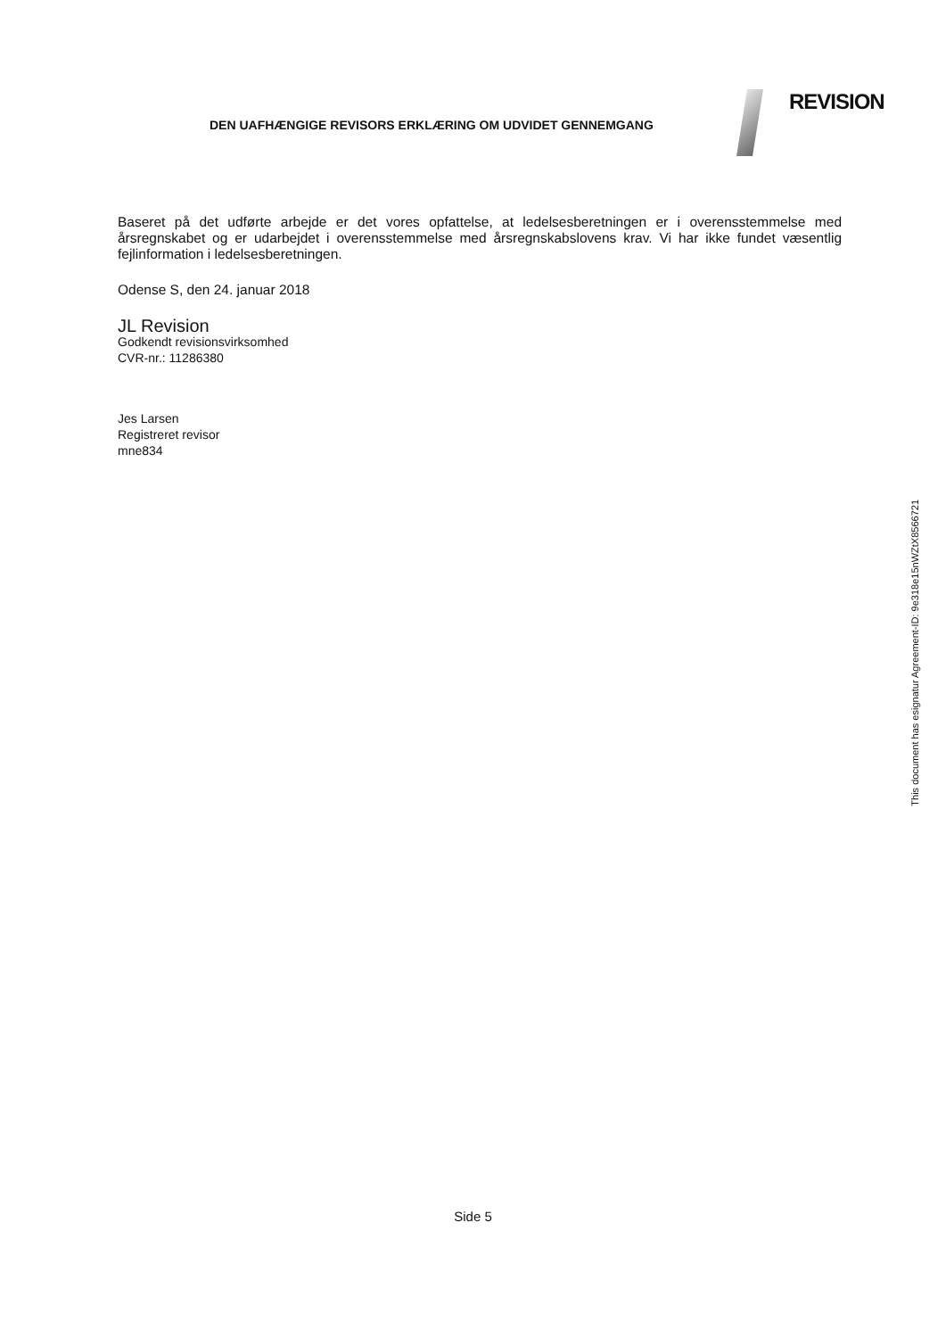DEN UAFHÆNGIGE REVISORS ERKLÆRING OM UDVIDET GENNEMGANG
REVISION
Baseret på det udførte arbejde er det vores opfattelse, at ledelsesberetningen er i overensstemmelse med årsregnskabet og er udarbejdet i overensstemmelse med årsregnskabslovens krav. Vi har ikke fundet væsentlig fejlinformation i ledelsesberetningen.
Odense S, den 24. januar 2018
JL Revision
Godkendt revisionsvirksomhed
CVR-nr.: 11286380
Jes Larsen
Registreret revisor
mne834
This document has esignatur Agreement-ID: 9e318e15nWZtX8566721
Side 5